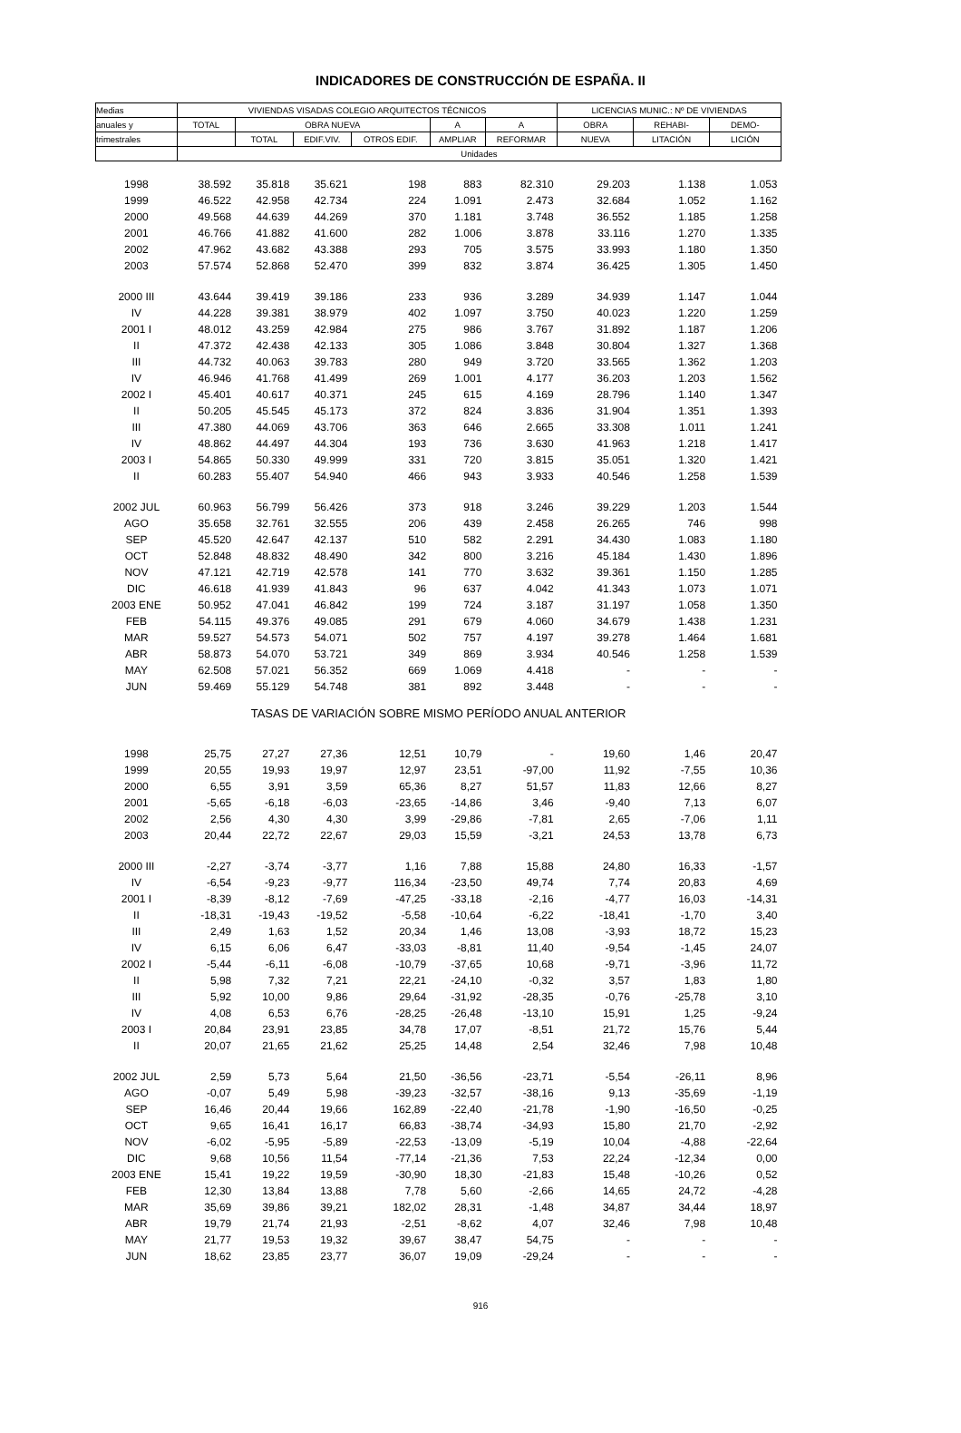INDICADORES DE CONSTRUCCIÓN DE ESPAÑA. II
| Medias | VIVIENDAS VISADAS COLEGIO ARQUITECTOS TÉCNICOS | | | | | | LICENCIAS MUNIC.: Nº DE VIVIENDAS | | |
| --- | --- | --- | --- | --- | --- | --- | --- | --- | --- |
| anuales y | TOTAL | OBRA NUEVA | | | A | A | OBRA | REHABI- | DEMO- |
| trimestrales | | TOTAL | EDIF.VIV. | OTROS EDIF. | AMPLIAR | REFORMAR | NUEVA | LITACIÓN | LICIÓN |
| | Unidades | | | | | | | | |
| 1998 | 38.592 | 35.818 | 35.621 | 198 | 883 | 82.310 | 29.203 | 1.138 | 1.053 |
| 1999 | 46.522 | 42.958 | 42.734 | 224 | 1.091 | 2.473 | 32.684 | 1.052 | 1.162 |
| 2000 | 49.568 | 44.639 | 44.269 | 370 | 1.181 | 3.748 | 36.552 | 1.185 | 1.258 |
| 2001 | 46.766 | 41.882 | 41.600 | 282 | 1.006 | 3.878 | 33.116 | 1.270 | 1.335 |
| 2002 | 47.962 | 43.682 | 43.388 | 293 | 705 | 3.575 | 33.993 | 1.180 | 1.350 |
| 2003 | 57.574 | 52.868 | 52.470 | 399 | 832 | 3.874 | 36.425 | 1.305 | 1.450 |
| 2000 III | 43.644 | 39.419 | 39.186 | 233 | 936 | 3.289 | 34.939 | 1.147 | 1.044 |
| IV | 44.228 | 39.381 | 38.979 | 402 | 1.097 | 3.750 | 40.023 | 1.220 | 1.259 |
| 2001 I | 48.012 | 43.259 | 42.984 | 275 | 986 | 3.767 | 31.892 | 1.187 | 1.206 |
| II | 47.372 | 42.438 | 42.133 | 305 | 1.086 | 3.848 | 30.804 | 1.327 | 1.368 |
| III | 44.732 | 40.063 | 39.783 | 280 | 949 | 3.720 | 33.565 | 1.362 | 1.203 |
| IV | 46.946 | 41.768 | 41.499 | 269 | 1.001 | 4.177 | 36.203 | 1.203 | 1.562 |
| 2002 I | 45.401 | 40.617 | 40.371 | 245 | 615 | 4.169 | 28.796 | 1.140 | 1.347 |
| II | 50.205 | 45.545 | 45.173 | 372 | 824 | 3.836 | 31.904 | 1.351 | 1.393 |
| III | 47.380 | 44.069 | 43.706 | 363 | 646 | 2.665 | 33.308 | 1.011 | 1.241 |
| IV | 48.862 | 44.497 | 44.304 | 193 | 736 | 3.630 | 41.963 | 1.218 | 1.417 |
| 2003 I | 54.865 | 50.330 | 49.999 | 331 | 720 | 3.815 | 35.051 | 1.320 | 1.421 |
| II | 60.283 | 55.407 | 54.940 | 466 | 943 | 3.933 | 40.546 | 1.258 | 1.539 |
| 2002 JUL | 60.963 | 56.799 | 56.426 | 373 | 918 | 3.246 | 39.229 | 1.203 | 1.544 |
| AGO | 35.658 | 32.761 | 32.555 | 206 | 439 | 2.458 | 26.265 | 746 | 998 |
| SEP | 45.520 | 42.647 | 42.137 | 510 | 582 | 2.291 | 34.430 | 1.083 | 1.180 |
| OCT | 52.848 | 48.832 | 48.490 | 342 | 800 | 3.216 | 45.184 | 1.430 | 1.896 |
| NOV | 47.121 | 42.719 | 42.578 | 141 | 770 | 3.632 | 39.361 | 1.150 | 1.285 |
| DIC | 46.618 | 41.939 | 41.843 | 96 | 637 | 4.042 | 41.343 | 1.073 | 1.071 |
| 2003 ENE | 50.952 | 47.041 | 46.842 | 199 | 724 | 3.187 | 31.197 | 1.058 | 1.350 |
| FEB | 54.115 | 49.376 | 49.085 | 291 | 679 | 4.060 | 34.679 | 1.438 | 1.231 |
| MAR | 59.527 | 54.573 | 54.071 | 502 | 757 | 4.197 | 39.278 | 1.464 | 1.681 |
| ABR | 58.873 | 54.070 | 53.721 | 349 | 869 | 3.934 | 40.546 | 1.258 | 1.539 |
| MAY | 62.508 | 57.021 | 56.352 | 669 | 1.069 | 4.418 | - | - | - |
| JUN | 59.469 | 55.129 | 54.748 | 381 | 892 | 3.448 | - | - | - |
| TASAS DE VARIACIÓN SOBRE MISMO PERÍODO ANUAL ANTERIOR | | | | | | | | | |
| 1998 | 25,75 | 27,27 | 27,36 | 12,51 | 10,79 | - | 19,60 | 1,46 | 20,47 |
| 1999 | 20,55 | 19,93 | 19,97 | 12,97 | 23,51 | -97,00 | 11,92 | -7,55 | 10,36 |
| 2000 | 6,55 | 3,91 | 3,59 | 65,36 | 8,27 | 51,57 | 11,83 | 12,66 | 8,27 |
| 2001 | -5,65 | -6,18 | -6,03 | -23,65 | -14,86 | 3,46 | -9,40 | 7,13 | 6,07 |
| 2002 | 2,56 | 4,30 | 4,30 | 3,99 | -29,86 | -7,81 | 2,65 | -7,06 | 1,11 |
| 2003 | 20,44 | 22,72 | 22,67 | 29,03 | 15,59 | -3,21 | 24,53 | 13,78 | 6,73 |
| 2000 III | -2,27 | -3,74 | -3,77 | 1,16 | 7,88 | 15,88 | 24,80 | 16,33 | -1,57 |
| IV | -6,54 | -9,23 | -9,77 | 116,34 | -23,50 | 49,74 | 7,74 | 20,83 | 4,69 |
| 2001 I | -8,39 | -8,12 | -7,69 | -47,25 | -33,18 | -2,16 | -4,77 | 16,03 | -14,31 |
| II | -18,31 | -19,43 | -19,52 | -5,58 | -10,64 | -6,22 | -18,41 | -1,70 | 3,40 |
| III | 2,49 | 1,63 | 1,52 | 20,34 | 1,46 | 13,08 | -3,93 | 18,72 | 15,23 |
| IV | 6,15 | 6,06 | 6,47 | -33,03 | -8,81 | 11,40 | -9,54 | -1,45 | 24,07 |
| 2002 I | -5,44 | -6,11 | -6,08 | -10,79 | -37,65 | 10,68 | -9,71 | -3,96 | 11,72 |
| II | 5,98 | 7,32 | 7,21 | 22,21 | -24,10 | -0,32 | 3,57 | 1,83 | 1,80 |
| III | 5,92 | 10,00 | 9,86 | 29,64 | -31,92 | -28,35 | -0,76 | -25,78 | 3,10 |
| IV | 4,08 | 6,53 | 6,76 | -28,25 | -26,48 | -13,10 | 15,91 | 1,25 | -9,24 |
| 2003 I | 20,84 | 23,91 | 23,85 | 34,78 | 17,07 | -8,51 | 21,72 | 15,76 | 5,44 |
| II | 20,07 | 21,65 | 21,62 | 25,25 | 14,48 | 2,54 | 32,46 | 7,98 | 10,48 |
| 2002 JUL | 2,59 | 5,73 | 5,64 | 21,50 | -36,56 | -23,71 | -5,54 | -26,11 | 8,96 |
| AGO | -0,07 | 5,49 | 5,98 | -39,23 | -32,57 | -38,16 | 9,13 | -35,69 | -1,19 |
| SEP | 16,46 | 20,44 | 19,66 | 162,89 | -22,40 | -21,78 | -1,90 | -16,50 | -0,25 |
| OCT | 9,65 | 16,41 | 16,17 | 66,83 | -38,74 | -34,93 | 15,80 | 21,70 | -2,92 |
| NOV | -6,02 | -5,95 | -5,89 | -22,53 | -13,09 | -5,19 | 10,04 | -4,88 | -22,64 |
| DIC | 9,68 | 10,56 | 11,54 | -77,14 | -21,36 | 7,53 | 22,24 | -12,34 | 0,00 |
| 2003 ENE | 15,41 | 19,22 | 19,59 | -30,90 | 18,30 | -21,83 | 15,48 | -10,26 | 0,52 |
| FEB | 12,30 | 13,84 | 13,88 | 7,78 | 5,60 | -2,66 | 14,65 | 24,72 | -4,28 |
| MAR | 35,69 | 39,86 | 39,21 | 182,02 | 28,31 | -1,48 | 34,87 | 34,44 | 18,97 |
| ABR | 19,79 | 21,74 | 21,93 | -2,51 | -8,62 | 4,07 | 32,46 | 7,98 | 10,48 |
| MAY | 21,77 | 19,53 | 19,32 | 39,67 | 38,47 | 54,75 | - | - | - |
| JUN | 18,62 | 23,85 | 23,77 | 36,07 | 19,09 | -29,24 | - | - | - |
916